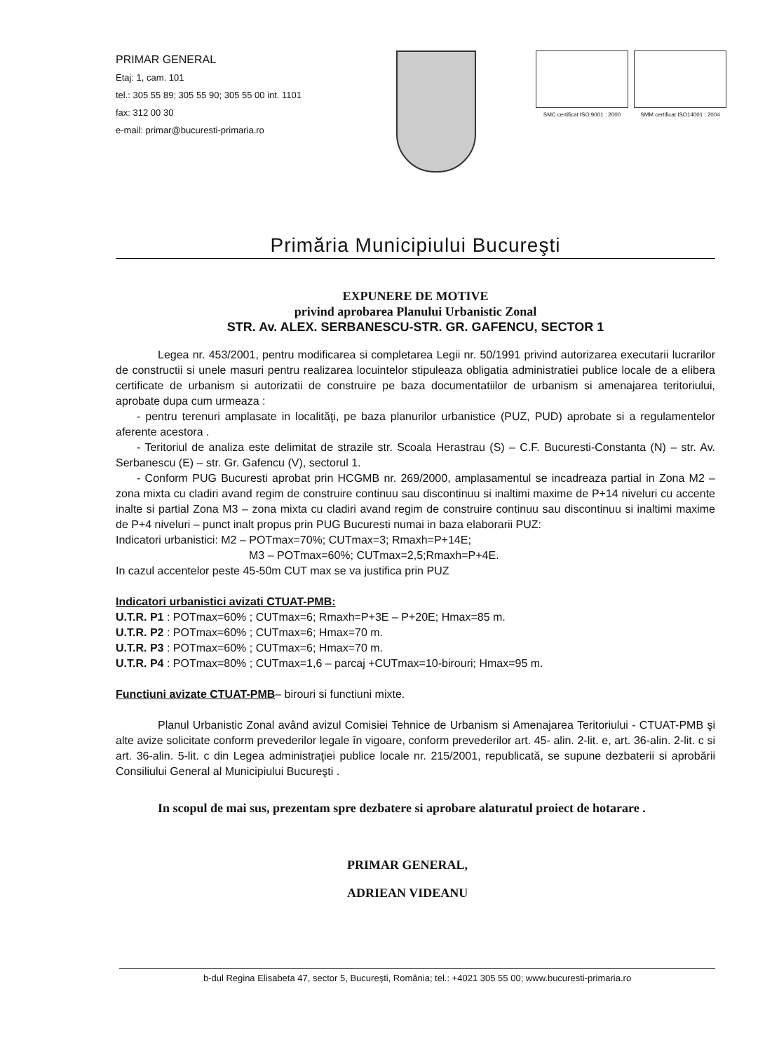PRIMAR GENERAL
Etaj: 1, cam. 101
tel.: 305 55 89; 305 55 90; 305 55 00 int. 1101
fax: 312 00 30
e-mail: primar@bucuresti-primaria.ro
SMC certificat ISO 9001 : 2000 SMM certificat ISO14001 : 2004
Primăria Municipiului Bucureşti
EXPUNERE DE MOTIVE
privind aprobarea Planului Urbanistic Zonal
STR. Av. ALEX. SERBANESCU-STR. GR. GAFENCU, SECTOR 1
Legea nr. 453/2001, pentru modificarea si completarea Legii nr. 50/1991 privind autorizarea executarii lucrarilor de constructii si unele masuri pentru realizarea locuintelor stipuleaza obligatia administratiei publice locale de a elibera certificate de urbanism si autorizatii de construire pe baza documentatiilor de urbanism si amenajarea teritoriului, aprobate dupa cum urmeaza :
- pentru terenuri amplasate in localităţi, pe baza planurilor urbanistice (PUZ, PUD) aprobate si a regulamentelor aferente acestora .
- Teritoriul de analiza este delimitat de strazile str. Scoala Herastrau (S) – C.F. Bucuresti-Constanta (N) – str. Av. Serbanescu (E) – str. Gr. Gafencu (V), sectorul 1.
- Conform PUG Bucuresti aprobat prin HCGMB nr. 269/2000, amplasamentul se incadreaza partial in Zona M2 – zona mixta cu cladiri avand regim de construire continuu sau discontinuu si inaltimi maxime de P+14 niveluri cu accente inalte si partial Zona M3 – zona mixta cu cladiri avand regim de construire continuu sau discontinuu si inaltimi maxime de P+4 niveluri – punct inalt propus prin PUG Bucuresti numai in baza elaborarii PUZ:
Indicatori urbanistici: M2 – POTmax=70%; CUTmax=3; Rmaxh=P+14E;
M3 – POTmax=60%; CUTmax=2,5;Rmaxh=P+4E.
In cazul accentelor peste 45-50m CUT max se va justifica prin PUZ
Indicatori urbanistici avizati CTUAT-PMB:
U.T.R. P1 : POTmax=60% ; CUTmax=6; Rmaxh=P+3E – P+20E; Hmax=85 m.
U.T.R. P2 : POTmax=60% ; CUTmax=6; Hmax=70 m.
U.T.R. P3 : POTmax=60% ; CUTmax=6; Hmax=70 m.
U.T.R. P4 : POTmax=80% ; CUTmax=1,6 – parcaj +CUTmax=10-birouri; Hmax=95 m.
Functiuni avizate CTUAT-PMB– birouri si functiuni mixte.
Planul Urbanistic Zonal având avizul Comisiei Tehnice de Urbanism si Amenajarea Teritoriului - CTUAT-PMB şi alte avize solicitate conform prevederilor legale în vigoare, conform prevederilor art. 45- alin. 2-lit. e, art. 36-alin. 2-lit. c si art. 36-alin. 5-lit. c din Legea administraţiei publice locale nr. 215/2001, republicată, se supune dezbaterii si aprobării Consiliului General al Municipiului Bucureşti .
In scopul de mai sus, prezentam spre dezbatere si aprobare alaturatul proiect de hotarare .
PRIMAR GENERAL,
ADRIEAN VIDEANU
b-dul Regina Elisabeta 47, sector 5, Bucureşti, România; tel.: +4021 305 55 00; www.bucuresti-primaria.ro